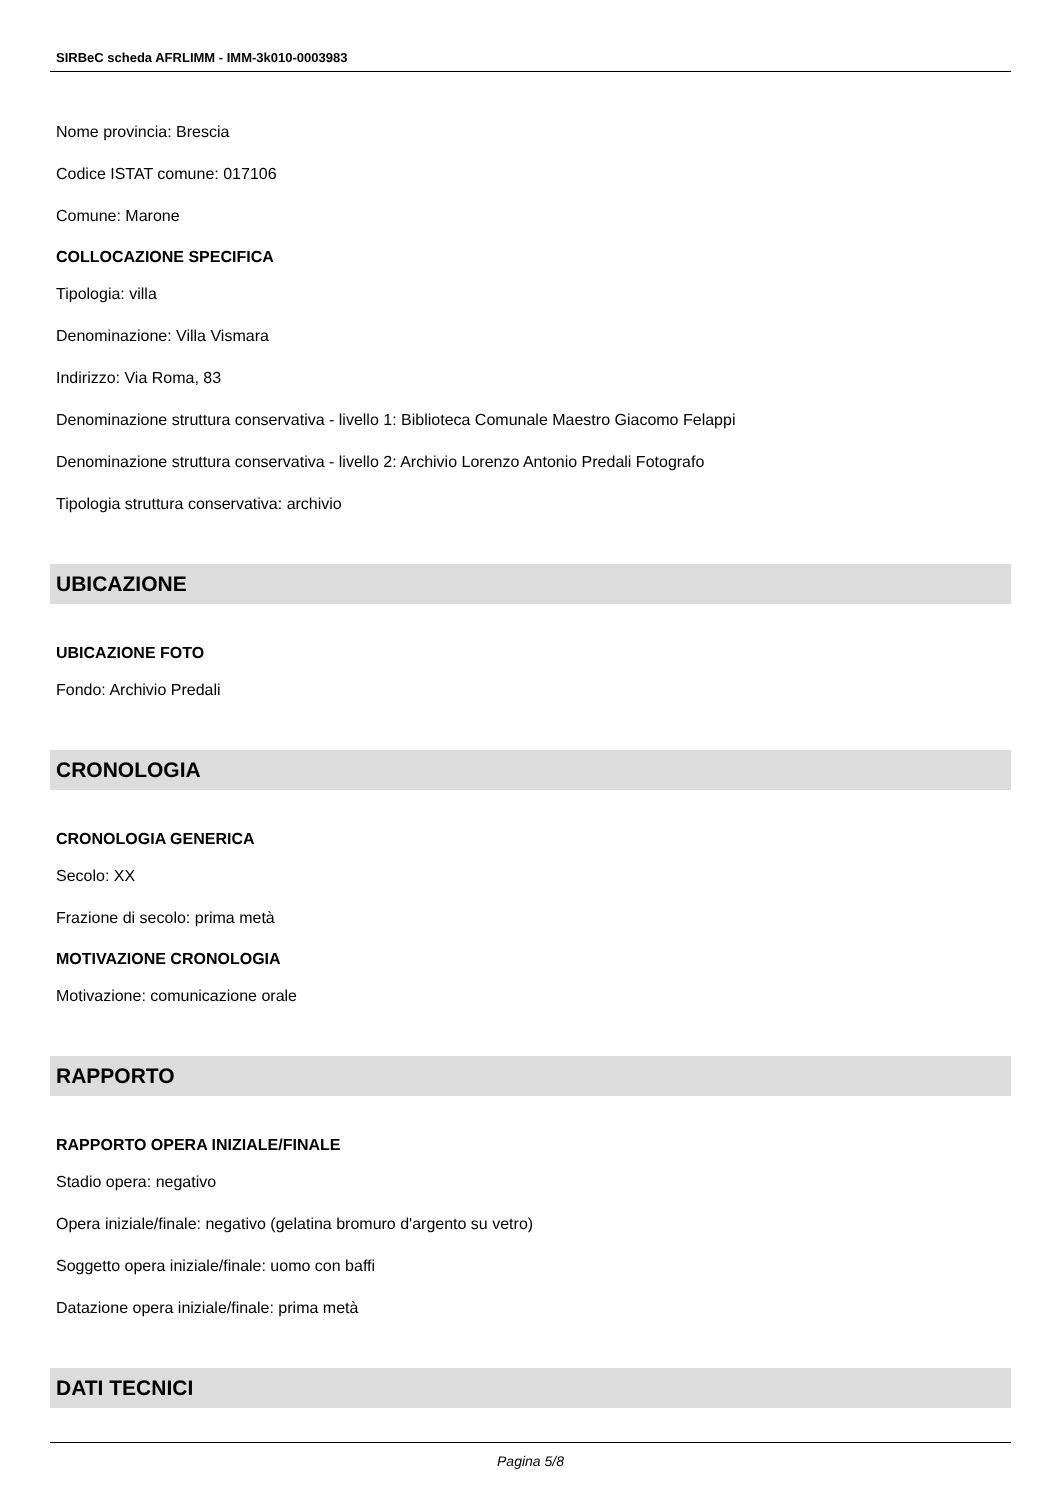SIRBeC scheda AFRLIMM - IMM-3k010-0003983
Nome provincia: Brescia
Codice ISTAT comune: 017106
Comune: Marone
COLLOCAZIONE SPECIFICA
Tipologia: villa
Denominazione: Villa Vismara
Indirizzo: Via Roma, 83
Denominazione struttura conservativa - livello 1: Biblioteca Comunale Maestro Giacomo Felappi
Denominazione struttura conservativa - livello 2: Archivio Lorenzo Antonio Predali Fotografo
Tipologia struttura conservativa: archivio
UBICAZIONE
UBICAZIONE FOTO
Fondo: Archivio Predali
CRONOLOGIA
CRONOLOGIA GENERICA
Secolo: XX
Frazione di secolo: prima metà
MOTIVAZIONE CRONOLOGIA
Motivazione: comunicazione orale
RAPPORTO
RAPPORTO OPERA INIZIALE/FINALE
Stadio opera: negativo
Opera iniziale/finale: negativo (gelatina bromuro d'argento su vetro)
Soggetto opera iniziale/finale: uomo con baffi
Datazione opera iniziale/finale: prima metà
DATI TECNICI
Pagina 5/8